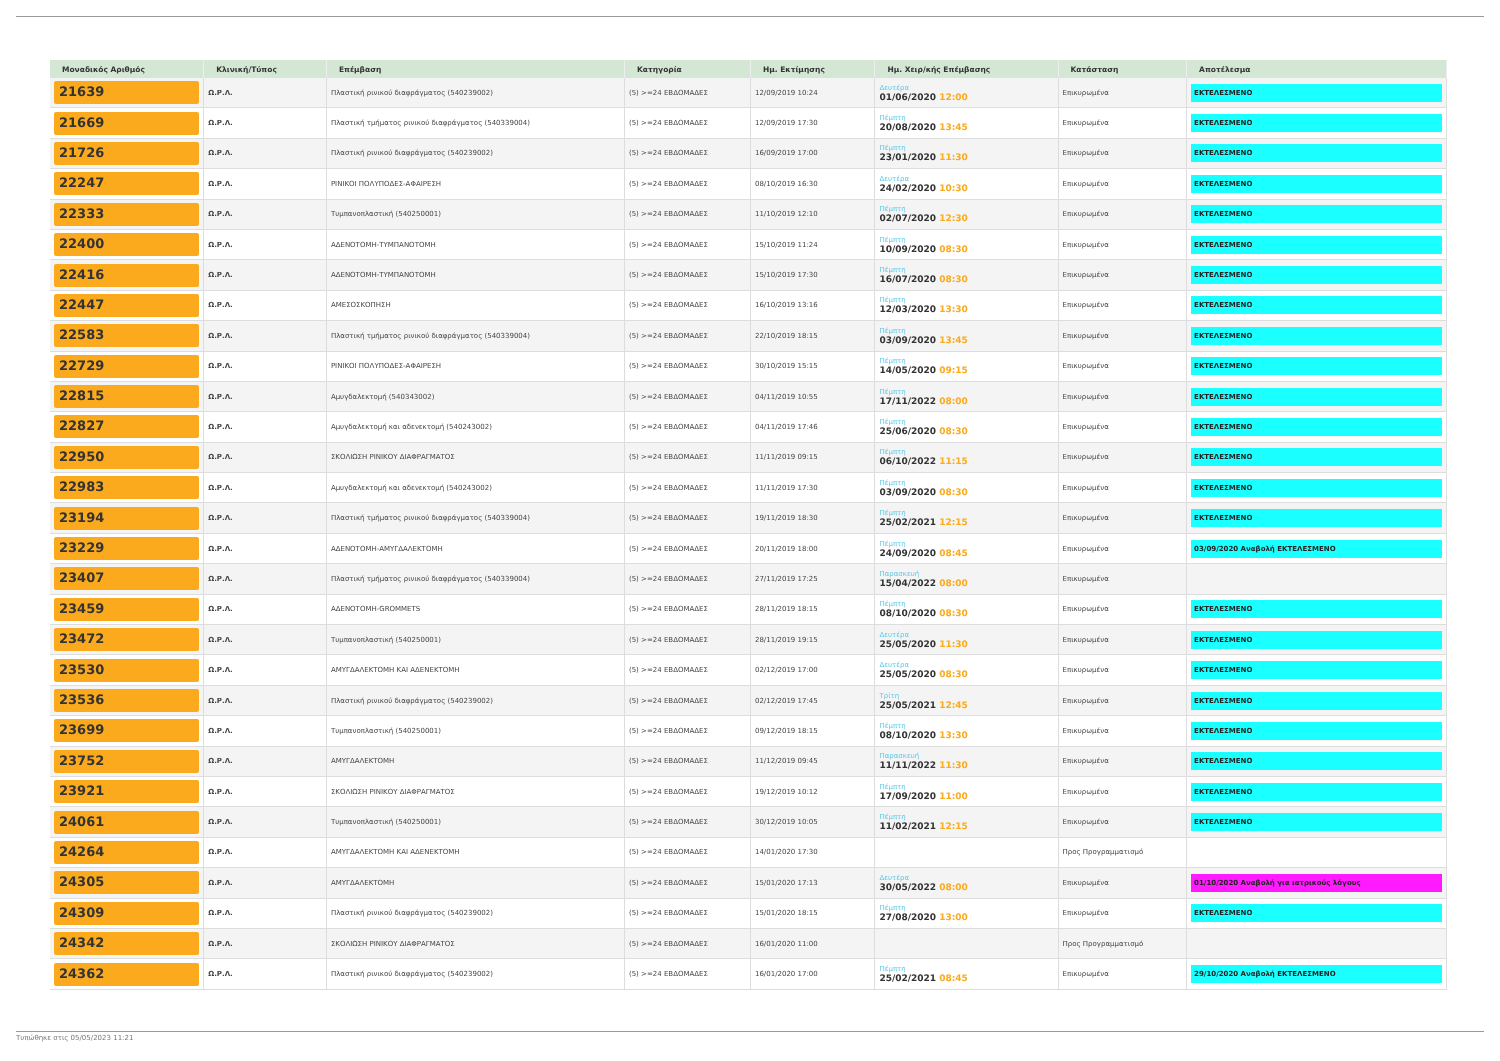| Μοναδικός Αριθμός | Κλινική/Τύπος | Επέμβαση | Κατηγορία | Ημ. Εκτίμησης | Ημ. Χειρ/κής Επέμβασης | Κατάσταση | Αποτέλεσμα |
| --- | --- | --- | --- | --- | --- | --- | --- |
| 21639 | Ω.Ρ.Λ. | Πλαστική ρινικού διαφράγματος (540239002) | (5) >=24 ΕΒΔΟΜΑΔΕΣ | 12/09/2019 10:24 | Δευτέρα 01/06/2020 12:00 | Επικυρωμένα | ΕΚΤΕΛΕΣΜΕΝΟ |
| 21669 | Ω.Ρ.Λ. | Πλαστική τμήματος ρινικού διαφράγματος (540339004) | (5) >=24 ΕΒΔΟΜΑΔΕΣ | 12/09/2019 17:30 | Πέμπτη 20/08/2020 13:45 | Επικυρωμένα | ΕΚΤΕΛΕΣΜΕΝΟ |
| 21726 | Ω.Ρ.Λ. | Πλαστική ρινικού διαφράγματος (540239002) | (5) >=24 ΕΒΔΟΜΑΔΕΣ | 16/09/2019 17:00 | Πέμπτη 23/01/2020 11:30 | Επικυρωμένα | ΕΚΤΕΛΕΣΜΕΝΟ |
| 22247 | Ω.Ρ.Λ. | ΡΙΝΙΚΟΙ ΠΟΛΥΠΟΔΕΣ-ΑΦΑΙΡΕΣΗ | (5) >=24 ΕΒΔΟΜΑΔΕΣ | 08/10/2019 16:30 | Δευτέρα 24/02/2020 10:30 | Επικυρωμένα | ΕΚΤΕΛΕΣΜΕΝΟ |
| 22333 | Ω.Ρ.Λ. | Τυμπανοπλαστική (540250001) | (5) >=24 ΕΒΔΟΜΑΔΕΣ | 11/10/2019 12:10 | Πέμπτη 02/07/2020 12:30 | Επικυρωμένα | ΕΚΤΕΛΕΣΜΕΝΟ |
| 22400 | Ω.Ρ.Λ. | ΑΔΕΝΟΤΟΜΗ-ΤΥΜΠΑΝΟΤΟΜΗ | (5) >=24 ΕΒΔΟΜΑΔΕΣ | 15/10/2019 11:24 | Πέμπτη 10/09/2020 08:30 | Επικυρωμένα | ΕΚΤΕΛΕΣΜΕΝΟ |
| 22416 | Ω.Ρ.Λ. | ΑΔΕΝΟΤΟΜΗ-ΤΥΜΠΑΝΟΤΟΜΗ | (5) >=24 ΕΒΔΟΜΑΔΕΣ | 15/10/2019 17:30 | Πέμπτη 16/07/2020 08:30 | Επικυρωμένα | ΕΚΤΕΛΕΣΜΕΝΟ |
| 22447 | Ω.Ρ.Λ. | ΑΜΕΣΟΣΚΟΠΗΣΗ | (5) >=24 ΕΒΔΟΜΑΔΕΣ | 16/10/2019 13:16 | Πέμπτη 12/03/2020 13:30 | Επικυρωμένα | ΕΚΤΕΛΕΣΜΕΝΟ |
| 22583 | Ω.Ρ.Λ. | Πλαστική τμήματος ρινικού διαφράγματος (540339004) | (5) >=24 ΕΒΔΟΜΑΔΕΣ | 22/10/2019 18:15 | Πέμπτη 03/09/2020 13:45 | Επικυρωμένα | ΕΚΤΕΛΕΣΜΕΝΟ |
| 22729 | Ω.Ρ.Λ. | ΡΙΝΙΚΟΙ ΠΟΛΥΠΟΔΕΣ-ΑΦΑΙΡΕΣΗ | (5) >=24 ΕΒΔΟΜΑΔΕΣ | 30/10/2019 15:15 | Πέμπτη 14/05/2020 09:15 | Επικυρωμένα | ΕΚΤΕΛΕΣΜΕΝΟ |
| 22815 | Ω.Ρ.Λ. | Αμυγδαλεκτομή (540343002) | (5) >=24 ΕΒΔΟΜΑΔΕΣ | 04/11/2019 10:55 | Πέμπτη 17/11/2022 08:00 | Επικυρωμένα | ΕΚΤΕΛΕΣΜΕΝΟ |
| 22827 | Ω.Ρ.Λ. | Αμυγδαλεκτομή και αδενεκτομή (540243002) | (5) >=24 ΕΒΔΟΜΑΔΕΣ | 04/11/2019 17:46 | Πέμπτη 25/06/2020 08:30 | Επικυρωμένα | ΕΚΤΕΛΕΣΜΕΝΟ |
| 22950 | Ω.Ρ.Λ. | ΣΚΟΛΙΩΣΗ ΡΙΝΙΚΟΥ ΔΙΑΦΡΑΓΜΑΤΟΣ | (5) >=24 ΕΒΔΟΜΑΔΕΣ | 11/11/2019 09:15 | Πέμπτη 06/10/2022 11:15 | Επικυρωμένα | ΕΚΤΕΛΕΣΜΕΝΟ |
| 22983 | Ω.Ρ.Λ. | Αμυγδαλεκτομή και αδενεκτομή (540243002) | (5) >=24 ΕΒΔΟΜΑΔΕΣ | 11/11/2019 17:30 | Πέμπτη 03/09/2020 08:30 | Επικυρωμένα | ΕΚΤΕΛΕΣΜΕΝΟ |
| 23194 | Ω.Ρ.Λ. | Πλαστική τμήματος ρινικού διαφράγματος (540339004) | (5) >=24 ΕΒΔΟΜΑΔΕΣ | 19/11/2019 18:30 | Πέμπτη 25/02/2021 12:15 | Επικυρωμένα | ΕΚΤΕΛΕΣΜΕΝΟ |
| 23229 | Ω.Ρ.Λ. | ΑΔΕΝΟΤΟΜΗ-ΑΜΥΓΔΑΛΕΚΤΟΜΗ | (5) >=24 ΕΒΔΟΜΑΔΕΣ | 20/11/2019 18:00 | Πέμπτη 24/09/2020 08:45 | Επικυρωμένα | 03/09/2020 Αναβολή ΕΚΤΕΛΕΣΜΕΝΟ |
| 23407 | Ω.Ρ.Λ. | Πλαστική τμήματος ρινικού διαφράγματος (540339004) | (5) >=24 ΕΒΔΟΜΑΔΕΣ | 27/11/2019 17:25 | Παρασκευή 15/04/2022 08:00 | Επικυρωμένα | |
| 23459 | Ω.Ρ.Λ. | ΑΔΕΝΟΤΟΜΗ-GROMMETS | (5) >=24 ΕΒΔΟΜΑΔΕΣ | 28/11/2019 18:15 | Πέμπτη 08/10/2020 08:30 | Επικυρωμένα | ΕΚΤΕΛΕΣΜΕΝΟ |
| 23472 | Ω.Ρ.Λ. | Τυμπανοπλαστική (540250001) | (5) >=24 ΕΒΔΟΜΑΔΕΣ | 28/11/2019 19:15 | Δευτέρα 25/05/2020 11:30 | Επικυρωμένα | ΕΚΤΕΛΕΣΜΕΝΟ |
| 23530 | Ω.Ρ.Λ. | ΑΜΥΓΔΑΛΕΚΤΟΜΗ ΚΑΙ ΑΔΕΝΕΚΤΟΜΗ | (5) >=24 ΕΒΔΟΜΑΔΕΣ | 02/12/2019 17:00 | Δευτέρα 25/05/2020 08:30 | Επικυρωμένα | ΕΚΤΕΛΕΣΜΕΝΟ |
| 23536 | Ω.Ρ.Λ. | Πλαστική ρινικού διαφράγματος (540239002) | (5) >=24 ΕΒΔΟΜΑΔΕΣ | 02/12/2019 17:45 | Τρίτη 25/05/2021 12:45 | Επικυρωμένα | ΕΚΤΕΛΕΣΜΕΝΟ |
| 23699 | Ω.Ρ.Λ. | Τυμπανοπλαστική (540250001) | (5) >=24 ΕΒΔΟΜΑΔΕΣ | 09/12/2019 18:15 | Πέμπτη 08/10/2020 13:30 | Επικυρωμένα | ΕΚΤΕΛΕΣΜΕΝΟ |
| 23752 | Ω.Ρ.Λ. | ΑΜΥΓΔΑΛΕΚΤΟΜΗ | (5) >=24 ΕΒΔΟΜΑΔΕΣ | 11/12/2019 09:45 | Παρασκευή 11/11/2022 11:30 | Επικυρωμένα | ΕΚΤΕΛΕΣΜΕΝΟ |
| 23921 | Ω.Ρ.Λ. | ΣΚΟΛΙΩΣΗ ΡΙΝΙΚΟΥ ΔΙΑΦΡΑΓΜΑΤΟΣ | (5) >=24 ΕΒΔΟΜΑΔΕΣ | 19/12/2019 10:12 | Πέμπτη 17/09/2020 11:00 | Επικυρωμένα | ΕΚΤΕΛΕΣΜΕΝΟ |
| 24061 | Ω.Ρ.Λ. | Τυμπανοπλαστική (540250001) | (5) >=24 ΕΒΔΟΜΑΔΕΣ | 30/12/2019 10:05 | Πέμπτη 11/02/2021 12:15 | Επικυρωμένα | ΕΚΤΕΛΕΣΜΕΝΟ |
| 24264 | Ω.Ρ.Λ. | ΑΜΥΓΔΑΛΕΚΤΟΜΗ ΚΑΙ ΑΔΕΝΕΚΤΟΜΗ | (5) >=24 ΕΒΔΟΜΑΔΕΣ | 14/01/2020 17:30 | | Προς Προγραμματισμό | |
| 24305 | Ω.Ρ.Λ. | ΑΜΥΓΔΑΛΕΚΤΟΜΗ | (5) >=24 ΕΒΔΟΜΑΔΕΣ | 15/01/2020 17:13 | Δευτέρα 30/05/2022 08:00 | Επικυρωμένα | 01/10/2020 Αναβολή για ιατρικούς λόγους |
| 24309 | Ω.Ρ.Λ. | Πλαστική ρινικού διαφράγματος (540239002) | (5) >=24 ΕΒΔΟΜΑΔΕΣ | 15/01/2020 18:15 | Πέμπτη 27/08/2020 13:00 | Επικυρωμένα | ΕΚΤΕΛΕΣΜΕΝΟ |
| 24342 | Ω.Ρ.Λ. | ΣΚΟΛΙΩΣΗ ΡΙΝΙΚΟΥ ΔΙΑΦΡΑΓΜΑΤΟΣ | (5) >=24 ΕΒΔΟΜΑΔΕΣ | 16/01/2020 11:00 | | Προς Προγραμματισμό | |
| 24362 | Ω.Ρ.Λ. | Πλαστική ρινικού διαφράγματος (540239002) | (5) >=24 ΕΒΔΟΜΑΔΕΣ | 16/01/2020 17:00 | Πέμπτη 25/02/2021 08:45 | Επικυρωμένα | 29/10/2020 Αναβολή ΕΚΤΕΛΕΣΜΕΝΟ |
Τυπώθηκε στις 05/05/2023 11:21